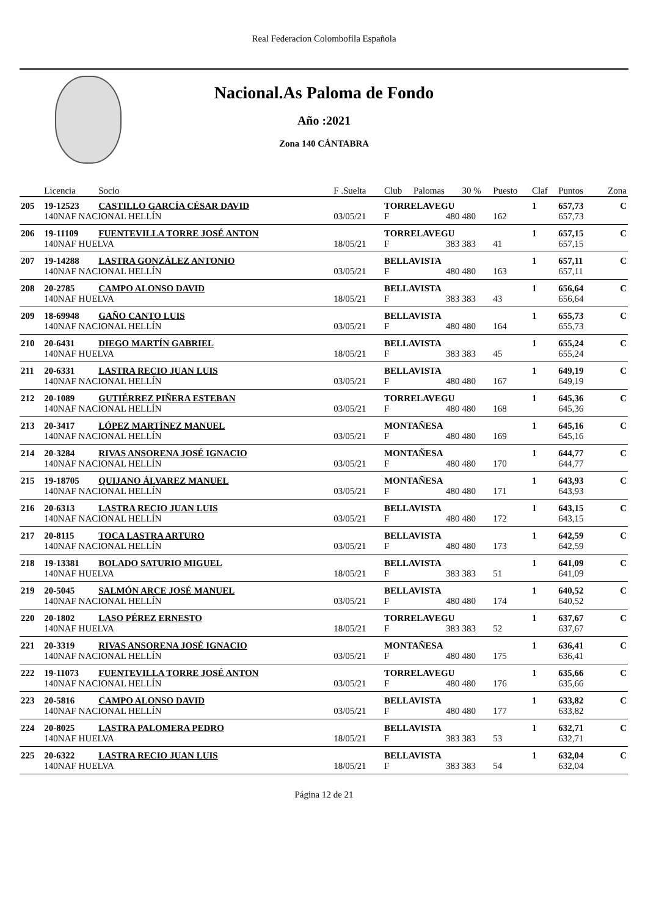Real Federacion Colombofila Española
Nacional.As Paloma de Fondo
Año :2021
Zona 140 CÁNTABRA
| | Licencia | Socio | F .Suelta | Club | Palomas | 30 % | Puesto | Claf | Puntos | Zona |
| --- | --- | --- | --- | --- | --- | --- | --- | --- | --- | --- |
| 205 | 19-12523 | CASTILLO GARCÍA CÉSAR DAVID | | TORRELAVEGU | | | | 1 | 657,73 | C |
| | 140NAF NACIONAL HELLÍN | | 03/05/21 | F | 480 | 480 | 162 | | 657,73 | |
| 206 | 19-11109 | FUENTEVILLA TORRE JOSÉ ANTON | | TORRELAVEGU | | | | 1 | 657,15 | C |
| | 140NAF HUELVA | | 18/05/21 | F | 383 | 383 | 41 | | 657,15 | |
| 207 | 19-14288 | LASTRA GONZÁLEZ ANTONIO | | BELLAVISTA | | | | 1 | 657,11 | C |
| | 140NAF NACIONAL HELLÍN | | 03/05/21 | F | 480 | 480 | 163 | | 657,11 | |
| 208 | 20-2785 | CAMPO ALONSO DAVID | | BELLAVISTA | | | | 1 | 656,64 | C |
| | 140NAF HUELVA | | 18/05/21 | F | 383 | 383 | 43 | | 656,64 | |
| 209 | 18-69948 | GAÑO CANTO LUIS | | BELLAVISTA | | | | 1 | 655,73 | C |
| | 140NAF NACIONAL HELLÍN | | 03/05/21 | F | 480 | 480 | 164 | | 655,73 | |
| 210 | 20-6431 | DIEGO MARTÍN GABRIEL | | BELLAVISTA | | | | 1 | 655,24 | C |
| | 140NAF HUELVA | | 18/05/21 | F | 383 | 383 | 45 | | 655,24 | |
| 211 | 20-6331 | LASTRA RECIO JUAN LUIS | | BELLAVISTA | | | | 1 | 649,19 | C |
| | 140NAF NACIONAL HELLÍN | | 03/05/21 | F | 480 | 480 | 167 | | 649,19 | |
| 212 | 20-1089 | GUTIÉRREZ PIÑERA ESTEBAN | | TORRELAVEGU | | | | 1 | 645,36 | C |
| | 140NAF NACIONAL HELLÍN | | 03/05/21 | F | 480 | 480 | 168 | | 645,36 | |
| 213 | 20-3417 | LÓPEZ MARTÍNEZ MANUEL | | MONTAÑESA | | | | 1 | 645,16 | C |
| | 140NAF NACIONAL HELLÍN | | 03/05/21 | F | 480 | 480 | 169 | | 645,16 | |
| 214 | 20-3284 | RIVAS ANSORENA JOSÉ IGNACIO | | MONTAÑESA | | | | 1 | 644,77 | C |
| | 140NAF NACIONAL HELLÍN | | 03/05/21 | F | 480 | 480 | 170 | | 644,77 | |
| 215 | 19-18705 | QUIJANO ÁLVAREZ MANUEL | | MONTAÑESA | | | | 1 | 643,93 | C |
| | 140NAF NACIONAL HELLÍN | | 03/05/21 | F | 480 | 480 | 171 | | 643,93 | |
| 216 | 20-6313 | LASTRA RECIO JUAN LUIS | | BELLAVISTA | | | | 1 | 643,15 | C |
| | 140NAF NACIONAL HELLÍN | | 03/05/21 | F | 480 | 480 | 172 | | 643,15 | |
| 217 | 20-8115 | TOCA LASTRA ARTURO | | BELLAVISTA | | | | 1 | 642,59 | C |
| | 140NAF NACIONAL HELLÍN | | 03/05/21 | F | 480 | 480 | 173 | | 642,59 | |
| 218 | 19-13381 | BOLADO SATURIO MIGUEL | | BELLAVISTA | | | | 1 | 641,09 | C |
| | 140NAF HUELVA | | 18/05/21 | F | 383 | 383 | 51 | | 641,09 | |
| 219 | 20-5045 | SALMÓN ARCE JOSÉ MANUEL | | BELLAVISTA | | | | 1 | 640,52 | C |
| | 140NAF NACIONAL HELLÍN | | 03/05/21 | F | 480 | 480 | 174 | | 640,52 | |
| 220 | 20-1802 | LASO PÉREZ ERNESTO | | TORRELAVEGU | | | | 1 | 637,67 | C |
| | 140NAF HUELVA | | 18/05/21 | F | 383 | 383 | 52 | | 637,67 | |
| 221 | 20-3319 | RIVAS ANSORENA JOSÉ IGNACIO | | MONTAÑESA | | | | 1 | 636,41 | C |
| | 140NAF NACIONAL HELLÍN | | 03/05/21 | F | 480 | 480 | 175 | | 636,41 | |
| 222 | 19-11073 | FUENTEVILLA TORRE JOSÉ ANTON | | TORRELAVEGU | | | | 1 | 635,66 | C |
| | 140NAF NACIONAL HELLÍN | | 03/05/21 | F | 480 | 480 | 176 | | 635,66 | |
| 223 | 20-5816 | CAMPO ALONSO DAVID | | BELLAVISTA | | | | 1 | 633,82 | C |
| | 140NAF NACIONAL HELLÍN | | 03/05/21 | F | 480 | 480 | 177 | | 633,82 | |
| 224 | 20-8025 | LASTRA PALOMERA PEDRO | | BELLAVISTA | | | | 1 | 632,71 | C |
| | 140NAF HUELVA | | 18/05/21 | F | 383 | 383 | 53 | | 632,71 | |
| 225 | 20-6322 | LASTRA RECIO JUAN LUIS | | BELLAVISTA | | | | 1 | 632,04 | C |
| | 140NAF HUELVA | | 18/05/21 | F | 383 | 383 | 54 | | 632,04 | |
Página 12 de 21